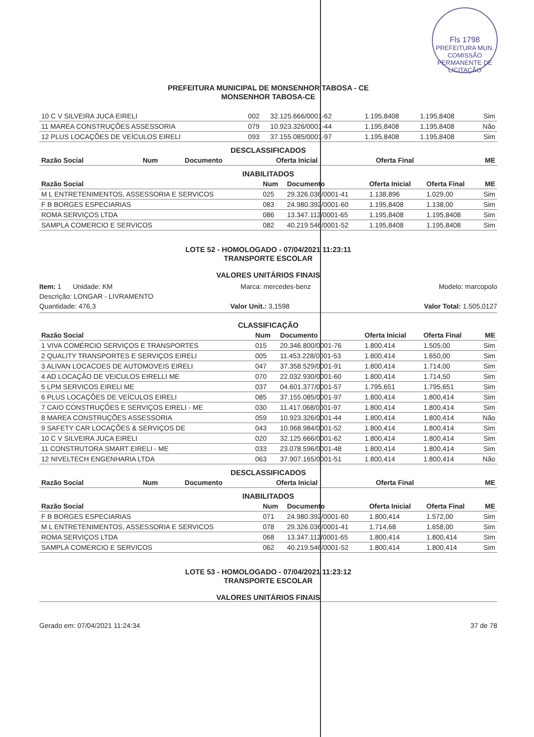Fls 1798
PREFEITURA MUN. COMISSÃO PERMANENTE DE LICITAÇÃO
PREFEITURA MUNICIPAL DE MONSENHOR TABOSA - CE
MONSENHOR TABOSA-CE
| 10 C V SILVEIRA JUCA EIRELI | 002 | 32.125.666/0001-62 | 1.195,8408 | 1.195,8408 | Sim |
| 11 MAREA CONSTRUÇÕES ASSESSORIA | 079 | 10.923.326/0001-44 | 1.195,8408 | 1.195,8408 | Não |
| 12 PLUS LOCAÇÕES DE VEÍCULOS EIRELI | 093 | 37.155.085/0001-97 | 1.195,8408 | 1.195,8408 | Sim |
DESCLASSIFICADOS
| Razão Social | Num | Documento | Oferta Inicial | Oferta Final | ME |
| --- | --- | --- | --- | --- | --- |
INABILITADOS
| Razão Social | Num | Documento | Oferta Inicial | Oferta Final | ME |
| --- | --- | --- | --- | --- | --- |
| M L ENTRETENIMENTOS, ASSESSORIA E SERVICOS | 025 | 29.326.036/0001-41 | 1.138,896 | 1.029,00 | Sim |
| F B BORGES ESPECIARIAS | 083 | 24.980.392/0001-60 | 1.195,8408 | 1.138,00 | Sim |
| ROMA SERVIÇOS LTDA | 086 | 13.347.112/0001-65 | 1.195,8408 | 1.195,8408 | Sim |
| SAMPLA COMERCIO E SERVICOS | 082 | 40.219.546/0001-52 | 1.195,8408 | 1.195,8408 | Sim |
LOTE 52 - HOMOLOGADO - 07/04/2021 11:23:11
TRANSPORTE ESCOLAR
VALORES UNITÁRIOS FINAIS
Item: 1 Unidade: KM Marca: mercedes-benz Modelo: marcopolo
Descrição: LONGAR - LIVRAMENTO
Quantidade: 476,3 Valor Unit.: 3,1598 Valor Total: 1.505,0127
CLASSIFICAÇÃO
| Razão Social | Num | Documento | Oferta Inicial | Oferta Final | ME |
| --- | --- | --- | --- | --- | --- |
| 1 VIVA COMÉRCIO SERVIÇOS E TRANSPORTES | 015 | 20.346.800/0001-76 | 1.800,414 | 1.505,00 | Sim |
| 2 QUALITY TRANSPORTES E SERVIÇOS EIRELI | 005 | 11.453.228/0001-53 | 1.800,414 | 1.650,00 | Sim |
| 3 ALIVAN LOCACOES DE AUTOMOVEIS EIRELI | 047 | 37.358.529/0001-91 | 1.800,414 | 1.714,00 | Sim |
| 4 AD LOCAÇÃO DE VEICULOS EIRELLI ME | 070 | 22.032.930/0001-60 | 1.800,414 | 1.714,50 | Sim |
| 5 LPM SERVICOS EIRELI ME | 037 | 04.601.377/0001-57 | 1.795,651 | 1.795,651 | Sim |
| 6 PLUS LOCAÇÕES DE VEÍCULOS EIRELI | 085 | 37.155.085/0001-97 | 1.800,414 | 1.800,414 | Sim |
| 7 CAIO CONSTRUÇÕES E SERVIÇOS EIRELI - ME | 030 | 11.417.068/0001-97 | 1.800,414 | 1.800,414 | Sim |
| 8 MAREA CONSTRUÇÕES ASSESSORIA | 059 | 10.923.326/0001-44 | 1.800,414 | 1.800,414 | Não |
| 9 SAFETY CAR LOCAÇÕES & SERVIÇOS DE | 043 | 10.968.984/0001-52 | 1.800,414 | 1.800,414 | Sim |
| 10 C V SILVEIRA JUCA EIRELI | 020 | 32.125.666/0001-62 | 1.800,414 | 1.800,414 | Sim |
| 11 CONSTRUTORA SMART EIRELI - ME | 033 | 23.078.596/0001-48 | 1.800,414 | 1.800,414 | Sim |
| 12 NIVELTECH ENGENHARIA LTDA | 063 | 37.907.165/0001-51 | 1.800,414 | 1.800,414 | Não |
DESCLASSIFICADOS
| Razão Social | Num | Documento | Oferta Inicial | Oferta Final | ME |
| --- | --- | --- | --- | --- | --- |
INABILITADOS
| Razão Social | Num | Documento | Oferta Inicial | Oferta Final | ME |
| --- | --- | --- | --- | --- | --- |
| F B BORGES ESPECIARIAS | 071 | 24.980.392/0001-60 | 1.800,414 | 1.572,00 | Sim |
| M L ENTRETENIMENTOS, ASSESSORIA E SERVICOS | 078 | 29.326.036/0001-41 | 1.714,68 | 1.658,00 | Sim |
| ROMA SERVIÇOS LTDA | 068 | 13.347.112/0001-65 | 1.800,414 | 1.800,414 | Sim |
| SAMPLA COMERCIO E SERVICOS | 062 | 40.219.546/0001-52 | 1.800,414 | 1.800,414 | Sim |
LOTE 53 - HOMOLOGADO - 07/04/2021 11:23:12
TRANSPORTE ESCOLAR
VALORES UNITÁRIOS FINAIS
Gerado em: 07/04/2021 11:24:34 37 de 78